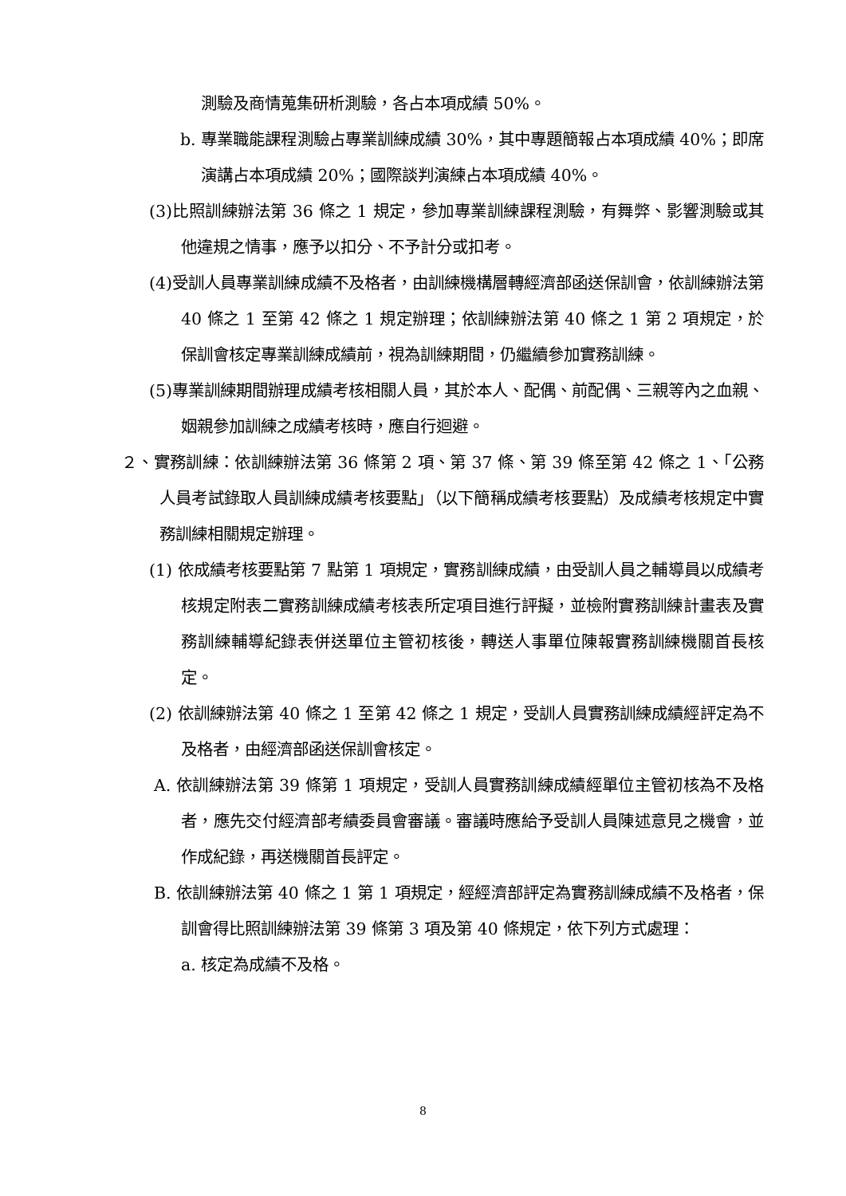測驗及商情蒐集研析測驗，各占本項成績 50%。
b. 專業職能課程測驗占專業訓練成績 30%，其中專題簡報占本項成績 40%；即席演講占本項成績 20%；國際談判演練占本項成績 40%。
(3)比照訓練辦法第 36 條之 1 規定，參加專業訓練課程測驗，有舞弊、影響測驗或其他違規之情事，應予以扣分、不予計分或扣考。
(4)受訓人員專業訓練成績不及格者，由訓練機構層轉經濟部函送保訓會，依訓練辦法第 40 條之 1 至第 42 條之 1 規定辦理；依訓練辦法第 40 條之 1 第 2 項規定，於保訓會核定專業訓練成績前，視為訓練期間，仍繼續參加實務訓練。
(5)專業訓練期間辦理成績考核相關人員，其於本人、配偶、前配偶、三親等內之血親、姻親參加訓練之成績考核時，應自行迴避。
２、實務訓練：依訓練辦法第 36 條第 2 項、第 37 條、第 39 條至第 42 條之 1、「公務人員考試錄取人員訓練成績考核要點」（以下簡稱成績考核要點）及成績考核規定中實務訓練相關規定辦理。
(1) 依成績考核要點第 7 點第 1 項規定，實務訓練成績，由受訓人員之輔導員以成績考核規定附表二實務訓練成績考核表所定項目進行評擬，並檢附實務訓練計畫表及實務訓練輔導紀錄表併送單位主管初核後，轉送人事單位陳報實務訓練機關首長核定。
(2) 依訓練辦法第 40 條之 1 至第 42 條之 1 規定，受訓人員實務訓練成績經評定為不及格者，由經濟部函送保訓會核定。
A. 依訓練辦法第 39 條第 1 項規定，受訓人員實務訓練成績經單位主管初核為不及格者，應先交付經濟部考績委員會審議。審議時應給予受訓人員陳述意見之機會，並作成紀錄，再送機關首長評定。
B. 依訓練辦法第 40 條之 1 第 1 項規定，經經濟部評定為實務訓練成績不及格者，保訓會得比照訓練辦法第 39 條第 3 項及第 40 條規定，依下列方式處理：
a. 核定為成績不及格。
8